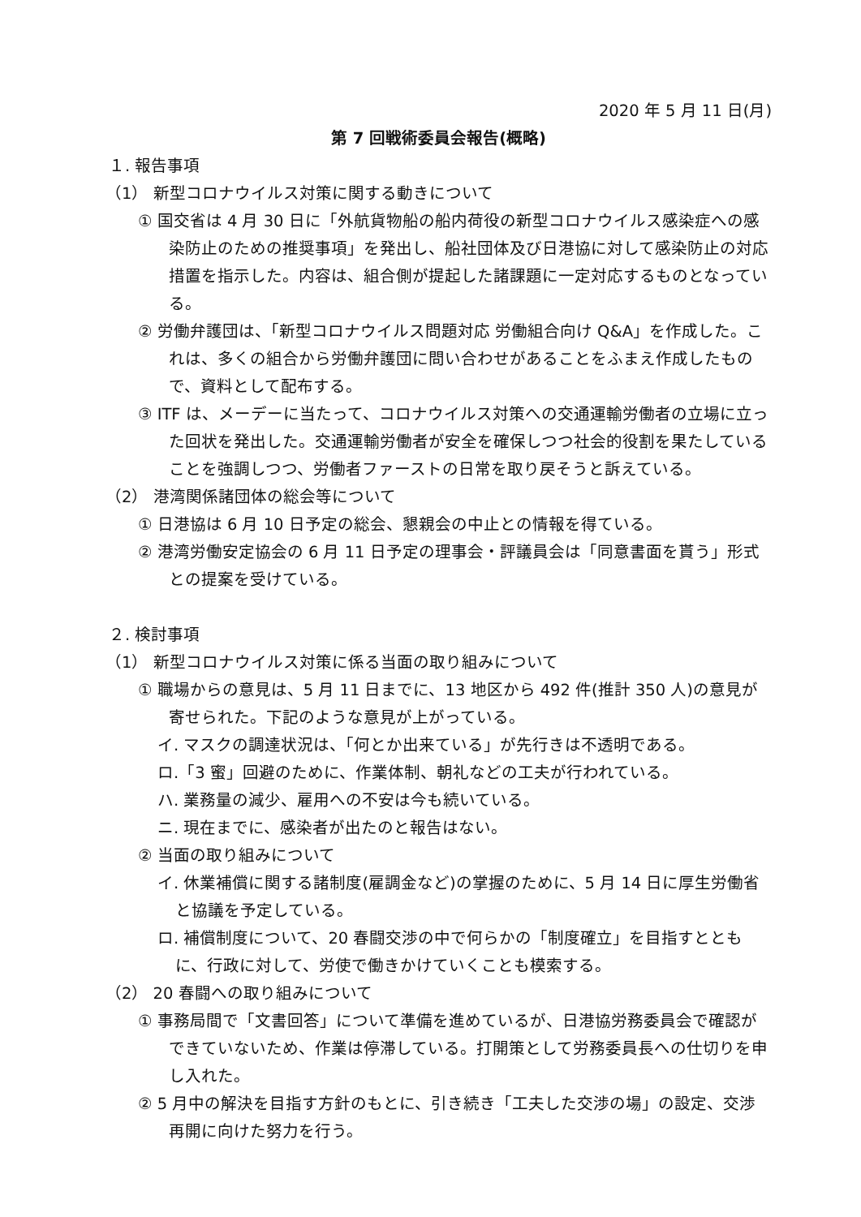2020 年 5 月 11 日(月)
第 7 回戦術委員会報告(概略)
１. 報告事項
（1） 新型コロナウイルス対策に関する動きについて
① 国交省は 4 月 30 日に「外航貨物船の船内荷役の新型コロナウイルス感染症への感染防止のための推奨事項」を発出し、船社団体及び日港協に対して感染防止の対応措置を指示した。内容は、組合側が提起した諸課題に一定対応するものとなっている。
② 労働弁護団は、「新型コロナウイルス問題対応 労働組合向け Q&A」を作成した。これは、多くの組合から労働弁護団に問い合わせがあることをふまえ作成したもので、資料として配布する。
③ ITF は、メーデーに当たって、コロナウイルス対策への交通運輸労働者の立場に立った回状を発出した。交通運輸労働者が安全を確保しつつ社会的役割を果たしていることを強調しつつ、労働者ファーストの日常を取り戻そうと訴えている。
（2） 港湾関係諸団体の総会等について
① 日港協は 6 月 10 日予定の総会、懇親会の中止との情報を得ている。
② 港湾労働安定協会の 6 月 11 日予定の理事会・評議員会は「同意書面を貰う」形式との提案を受けている。
２. 検討事項
（1） 新型コロナウイルス対策に係る当面の取り組みについて
① 職場からの意見は、5 月 11 日までに、13 地区から 492 件(推計 350 人)の意見が寄せられた。下記のような意見が上がっている。
イ. マスクの調達状況は、「何とか出来ている」が先行きは不透明である。
ロ.「3 蜜」回避のために、作業体制、朝礼などの工夫が行われている。
ハ. 業務量の減少、雇用への不安は今も続いている。
ニ. 現在までに、感染者が出たのと報告はない。
② 当面の取り組みについて
イ. 休業補償に関する諸制度(雇調金など)の掌握のために、5 月 14 日に厚生労働省と協議を予定している。
ロ. 補償制度について、20 春闘交渉の中で何らかの「制度確立」を目指すとともに、行政に対して、労使で働きかけていくことも模索する。
（2） 20 春闘への取り組みについて
① 事務局間で「文書回答」について準備を進めているが、日港協労務委員会で確認ができていないため、作業は停滞している。打開策として労務委員長への仕切りを申し入れた。
② 5 月中の解決を目指す方針のもとに、引き続き「工夫した交渉の場」の設定、交渉再開に向けた努力を行う。